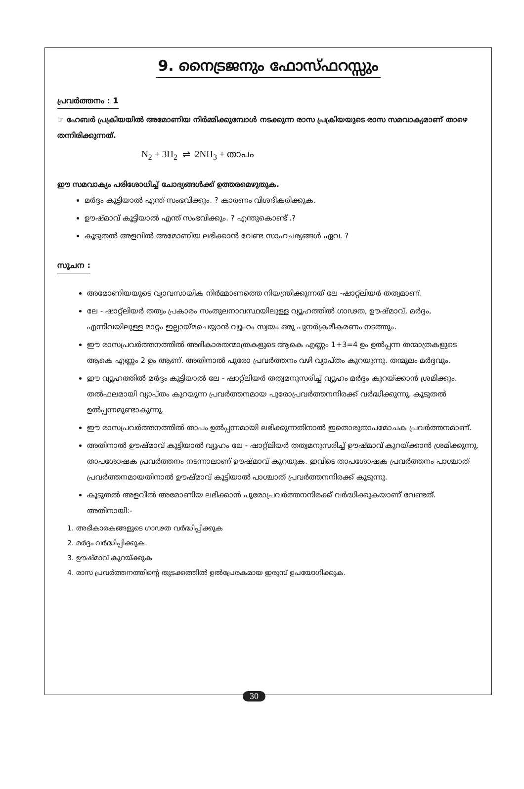9. നൈട്രജനും ഫോസ്ഫറസ്സും
പ്രവർത്തനം : 1
☞ ഹേബർ പ്രക്രിയയിൽ അമോണിയ നിർമ്മിക്കുമ്പോൾ നടക്കുന്ന രാസ പ്രക്രിയയുടെ രാസ സമവാക്യമാണ് താഴെ തന്നിരിക്കുന്നത്.
N<sub>2</sub> + 3H<sub>2</sub> ⇌ 2NH<sub>3</sub> + താപം
ഈ സമവാക്യം പരിശോധിച്ച് ചോദ്യങ്ങൾക്ക് ഉത്തരമെഴുതുക.
മർദ്ദം കൂട്ടിയാൽ എന്ത് സംഭവിക്കും. ? കാരണം വിശദീകരിക്കുക.
ഊഷ്മാവ് കൂട്ടിയാൽ എന്ത് സംഭവിക്കും. ? എന്തുകൊണ്ട് .?
കൂടുതൽ അളവിൽ അമോണിയ ലഭിക്കാൻ വേണ്ട സാഹചര്യങ്ങൾ ഏവ. ?
സൂചന :
അമോണിയയുടെ വ്യാവസായിക നിർമ്മാണത്തെ നിയന്ത്രിക്കുന്നത് ലേ -ഷാറ്റ്‌ലിയർ തത്വമാണ്.
ലേ - ഷാറ്റ്‌ലിയർ തത്വം പ്രകാരം സംതുലനാവസ്ഥയിലുള്ള വ്യൂഹത്തിൽ ഗാഢത, ഊഷ്മാവ്, മർദ്ദം, എന്നിവയിലുള്ള മാറ്റം ഇല്ലായ്മചെയ്യാൻ വ്യൂഹം സ്വയം ഒരു പുനർക്രമീകരണം നടത്തും.
ഈ രാസപ്രവർത്തനത്തിൽ അഭികാരതന്മാത്രകളുടെ ആകെ എണ്ണം 1+3=4 ഉം ഉൽപ്പന്ന തന്മാത്രകളുടെ ആകെ എണ്ണം 2 ഉം ആണ്. അതിനാൽ പുരോ പ്രവർത്തനം വഴി വ്യാപ്തം കുറയുന്നു. തന്മൂലം മർദ്ദവും.
ഈ വ്യൂഹത്തിൽ മർദ്ദം കൂട്ടിയാൽ ലേ - ഷാറ്റ്‌ലിയർ തത്വമനുസരിച്ച് വ്യൂഹം മർദ്ദം കുറയ്ക്കാൻ ശ്രമിക്കും. തൽഫലമായി വ്യാപ്തം കുറയുന്ന പ്രവർത്തനമായ പുരോപ്രവർത്തനനിരക്ക് വർദ്ധിക്കുന്നു. കൂടുതൽ ഉൽപ്പന്നമുണ്ടാകുന്നു.
ഈ രാസപ്രവർത്തനത്തിൽ താപം ഉൽപ്പന്നമായി ലഭിക്കുന്നതിനാൽ ഇതൊരുതാപമോചക പ്രവർത്തനമാണ്.
അതിനാൽ ഊഷ്മാവ് കൂട്ടിയാൽ വ്യൂഹം ലേ - ഷാറ്റ്‌ലിയർ തത്വമനുസരിച്ച് ഊഷ്മാവ് കുറയ്ക്കാൻ ശ്രമിക്കുന്നു. താപശോഷക പ്രവർത്തനം നടന്നാലാണ് ഊഷ്മാവ് കുറയുക. ഇവിടെ താപശോഷക പ്രവർത്തനം പാശ്ചാത് പ്രവർത്തനമായതിനാൽ ഊഷ്മാവ് കൂട്ടിയാൽ പാശ്ചാത് പ്രവർത്തനനിരക്ക് കൂടുന്നു.
കൂടുതൽ അളവിൽ അമോണിയ ലഭിക്കാൻ പുരോപ്രവർത്തനനിരക്ക് വർദ്ധിക്കുകയാണ് വേണ്ടത്. അതിനായി:-
1. അഭികാരകങ്ങളുടെ ഗാഢത വർദ്ധിപ്പിക്കുക
2. മർദ്ദം വർദ്ധിപ്പിക്കുക.
3. ഊഷ്മാവ് കുറയ്ക്കുക
4. രാസ പ്രവർത്തനത്തിന്റെ തുടക്കത്തിൽ ഉൽപ്രേരകമായ ഇരുമ്പ് ഉപയോഗിക്കുക.
30